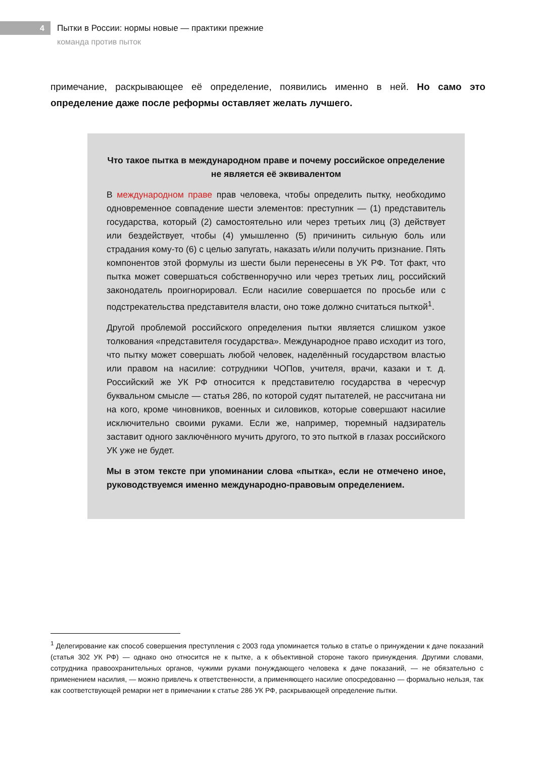4
Пытки в России: нормы новые — практики прежние
команда против пыток
примечание, раскрывающее её определение, появились именно в ней. Но само это определение даже после реформы оставляет желать лучшего.
Что такое пытка в международном праве и почему российское определение не является её эквивалентом
В международном праве прав человека, чтобы определить пытку, необходимо одновременное совпадение шести элементов: преступник — (1) представитель государства, который (2) самостоятельно или через третьих лиц (3) действует или бездействует, чтобы (4) умышленно (5) причинить сильную боль или страдания кому-то (6) с целью запугать, наказать и/или получить признание. Пять компонентов этой формулы из шести были перенесены в УК РФ. Тот факт, что пытка может совершаться собственноручно или через третьих лиц, российский законодатель проигнорировал. Если насилие совершается по просьбе или с подстрекательства представителя власти, оно тоже должно считаться пыткой<sup>1</sup>.
Другой проблемой российского определения пытки является слишком узкое толкования «представителя государства». Международное право исходит из того, что пытку может совершать любой человек, наделённый государством властью или правом на насилие: сотрудники ЧОПов, учителя, врачи, казаки и т. д. Российский же УК РФ относится к представителю государства в чересчур буквальном смысле — статья 286, по которой судят пытателей, не рассчитана ни на кого, кроме чиновников, военных и силовиков, которые совершают насилие исключительно своими руками. Если же, например, тюремный надзиратель заставит одного заключённого мучить другого, то это пыткой в глазах российского УК уже не будет.
Мы в этом тексте при упоминании слова «пытка», если не отмечено иное, руководствуемся именно международно-правовым определением.
<sup>1</sup> Делегирование как способ совершения преступления с 2003 года упоминается только в статье о принуждении к даче показаний (статья 302 УК РФ) — однако оно относится не к пытке, а к объективной стороне такого принуждения. Другими словами, сотрудника правоохранительных органов, чужими руками понуждающего человека к даче показаний, — не обязательно с применением насилия, — можно привлечь к ответственности, а применяющего насилие опосредованно — формально нельзя, так как соответствующей ремарки нет в примечании к статье 286 УК РФ, раскрывающей определение пытки.